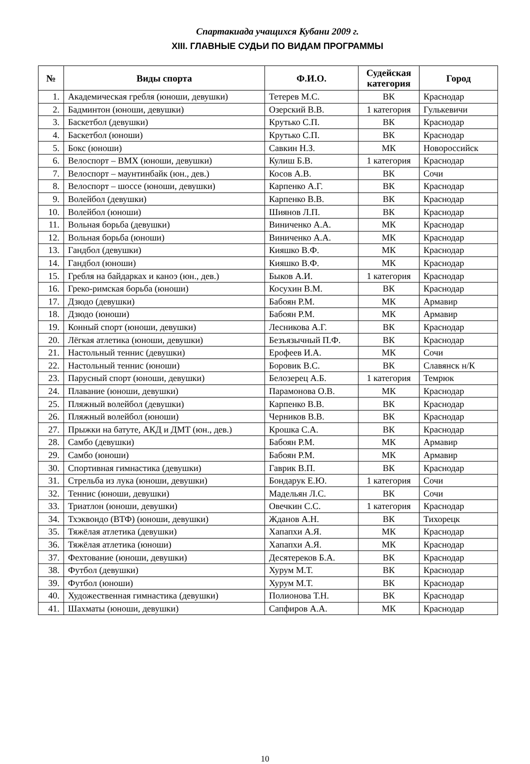Спартакиада учащихся Кубани 2009 г.
XIII. ГЛАВНЫЕ СУДЬИ ПО ВИДАМ ПРОГРАММЫ
| № | Виды спорта | Ф.И.О. | Судейская категория | Город |
| --- | --- | --- | --- | --- |
| 1. | Академическая гребля (юноши, девушки) | Тетерев М.С. | ВК | Краснодар |
| 2. | Бадминтон (юноши, девушки) | Озерский В.В. | 1 категория | Гулькевичи |
| 3. | Баскетбол (девушки) | Крутько С.П. | ВК | Краснодар |
| 4. | Баскетбол (юноши) | Крутько С.П. | ВК | Краснодар |
| 5. | Бокс (юноши) | Савкин Н.З. | МК | Новороссийск |
| 6. | Велоспорт – ВМХ (юноши, девушки) | Кулиш Б.В. | 1 категория | Краснодар |
| 7. | Велоспорт – маунтинбайк (юн., дев.) | Косов А.В. | ВК | Сочи |
| 8. | Велоспорт – шоссе (юноши, девушки) | Карпенко А.Г. | ВК | Краснодар |
| 9. | Волейбол (девушки) | Карпенко В.В. | ВК | Краснодар |
| 10. | Волейбол (юноши) | Шиянов Л.П. | ВК | Краснодар |
| 11. | Вольная борьба (девушки) | Виниченко А.А. | МК | Краснодар |
| 12. | Вольная борьба (юноши) | Виниченко А.А. | МК | Краснодар |
| 13. | Гандбол (девушки) | Кияшко В.Ф. | МК | Краснодар |
| 14. | Гандбол (юноши) | Кияшко В.Ф. | МК | Краснодар |
| 15. | Гребля на байдарках и каноэ (юн., дев.) | Быков А.И. | 1 категория | Краснодар |
| 16. | Греко-римская борьба (юноши) | Косухин В.М. | ВК | Краснодар |
| 17. | Дзюдо (девушки) | Бабоян Р.М. | МК | Армавир |
| 18. | Дзюдо (юноши) | Бабоян Р.М. | МК | Армавир |
| 19. | Конный спорт (юноши, девушки) | Лесникова А.Г. | ВК | Краснодар |
| 20. | Лёгкая атлетика (юноши, девушки) | Безъязычный П.Ф. | ВК | Краснодар |
| 21. | Настольный теннис (девушки) | Ерофеев И.А. | МК | Сочи |
| 22. | Настольный теннис (юноши) | Боровик В.С. | ВК | Славянск н/К |
| 23. | Парусный спорт (юноши, девушки) | Белозерец А.Б. | 1 категория | Темрюк |
| 24. | Плавание (юноши, девушки) | Парамонова О.В. | МК | Краснодар |
| 25. | Пляжный волейбол (девушки) | Карпенко В.В. | ВК | Краснодар |
| 26. | Пляжный волейбол (юноши) | Черников В.В. | ВК | Краснодар |
| 27. | Прыжки на батуте, АКД и ДМТ (юн., дев.) | Крошка С.А. | ВК | Краснодар |
| 28. | Самбо (девушки) | Бабоян Р.М. | МК | Армавир |
| 29. | Самбо (юноши) | Бабоян Р.М. | МК | Армавир |
| 30. | Спортивная гимнастика (девушки) | Гаврик В.П. | ВК | Краснодар |
| 31. | Стрельба из лука (юноши, девушки) | Бондарук Е.Ю. | 1 категория | Сочи |
| 32. | Теннис (юноши, девушки) | Мадельян Л.С. | ВК | Сочи |
| 33. | Триатлон (юноши, девушки) | Овечкин С.С. | 1 категория | Краснодар |
| 34. | Тхэквондо (ВТФ) (юноши, девушки) | Жданов А.Н. | ВК | Тихорецк |
| 35. | Тяжёлая атлетика (девушки) | Хапапхи А.Я. | МК | Краснодар |
| 36. | Тяжёлая атлетика (юноши) | Хапапхи А.Я. | МК | Краснодар |
| 37. | Фехтование (юноши, девушки) | Десятереков Б.А. | ВК | Краснодар |
| 38. | Футбол (девушки) | Хурум М.Т. | ВК | Краснодар |
| 39. | Футбол (юноши) | Хурум М.Т. | ВК | Краснодар |
| 40. | Художественная гимнастика (девушки) | Полионова Т.Н. | ВК | Краснодар |
| 41. | Шахматы (юноши, девушки) | Сапфиров А.А. | МК | Краснодар |
10